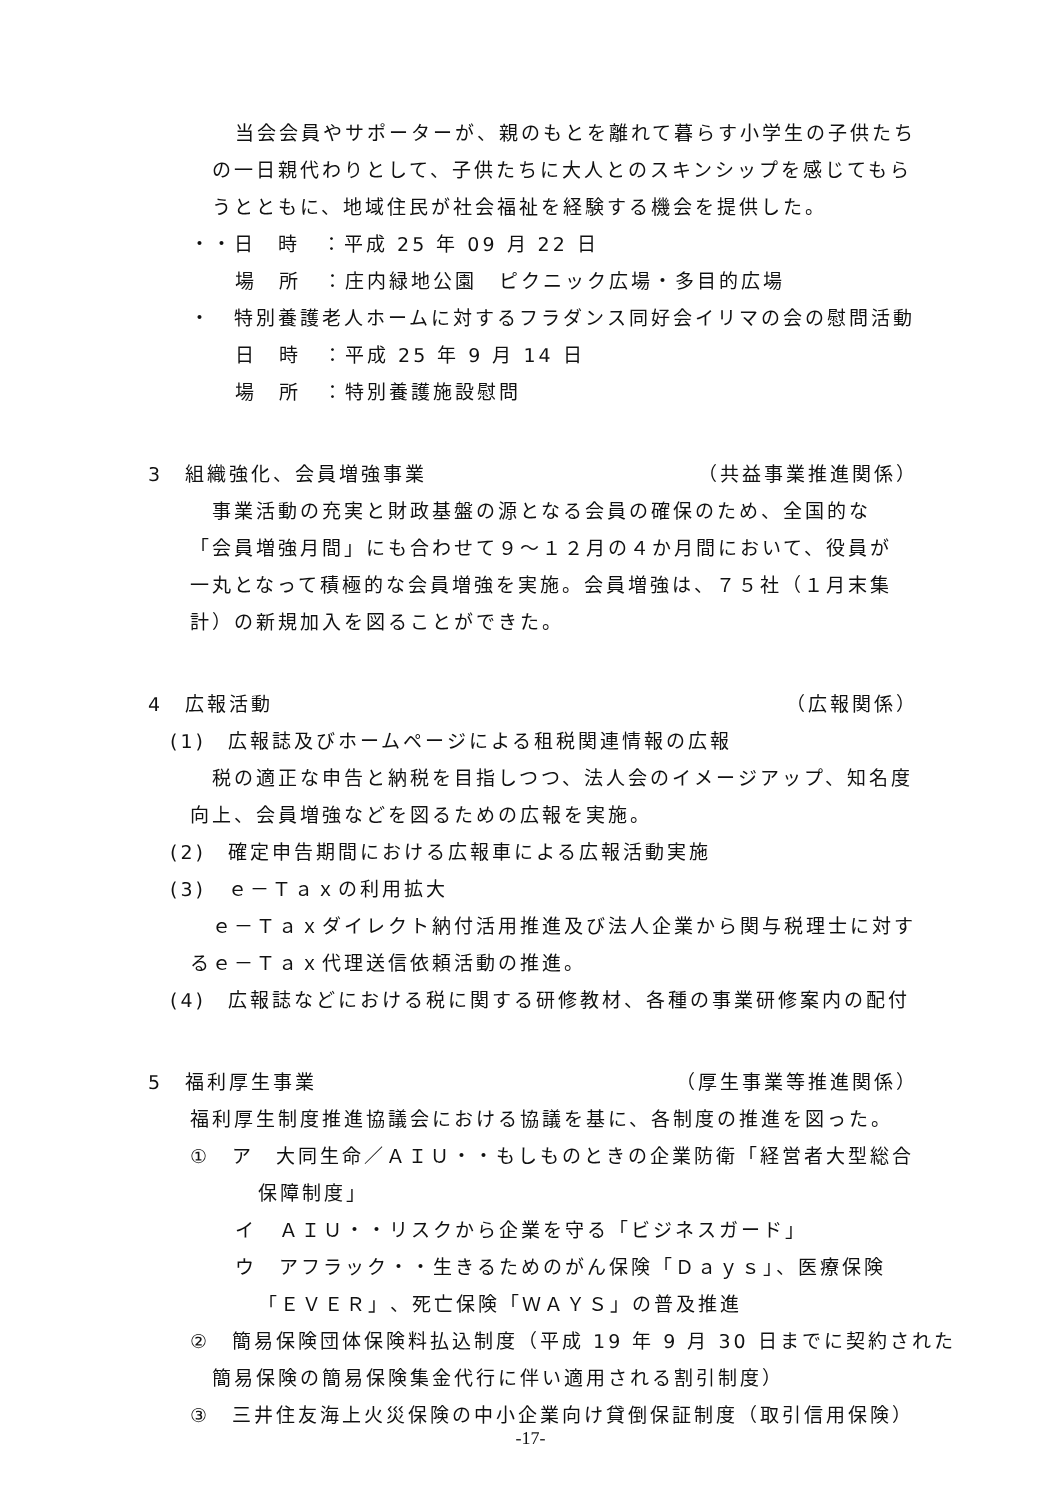当会会員やサポーターが、親のもとを離れて暮らす小学生の子供たち
の一日親代わりとして、子供たちに大人とのスキンシップを感じてもら
うとともに、地域住民が社会福祉を経験する機会を提供した。
・・日　時　：平成 25 年 09 月 22 日
場　所　：庄内緑地公園　ピクニック広場・多目的広場
・　特別養護老人ホームに対するフラダンス同好会イリマの会の慰問活動
日　時　：平成 25 年 9 月 14 日
場　所　：特別養護施設慰問
3　組織強化、会員増強事業 （共益事業推進関係）
事業活動の充実と財政基盤の源となる会員の確保のため、全国的な
「会員増強月間」にも合わせて９～１２月の４か月間において、役員が
一丸となって積極的な会員増強を実施。会員増強は、７５社（１月末集
計）の新規加入を図ることができた。
4　広報活動 （広報関係）
(1)　広報誌及びホームページによる租税関連情報の広報
税の適正な申告と納税を目指しつつ、法人会のイメージアップ、知名度
向上、会員増強などを図るための広報を実施。
(2)　確定申告期間における広報車による広報活動実施
(3)　ｅ－Ｔａｘの利用拡大
ｅ－Ｔａｘダイレクト納付活用推進及び法人企業から関与税理士に対す
るｅ－Ｔａｘ代理送信依頼活動の推進。
(4)　広報誌などにおける税に関する研修教材、各種の事業研修案内の配付
5　福利厚生事業 （厚生事業等推進関係）
福利厚生制度推進協議会における協議を基に、各制度の推進を図った。
①　ア　大同生命／ＡＩＵ・・もしものときの企業防衛「経営者大型総合
保障制度」
イ　ＡＩＵ・・リスクから企業を守る「ビジネスガード」
ウ　アフラック・・生きるためのがん保険「Ｄａｙｓ」、医療保険
「ＥＶＥＲ」、死亡保険「ＷＡＹＳ」の普及推進
②　簡易保険団体保険料払込制度（平成 19 年 9 月 30 日までに契約された
簡易保険の簡易保険集金代行に伴い適用される割引制度）
③　三井住友海上火災保険の中小企業向け貸倒保証制度（取引信用保険）
-17-